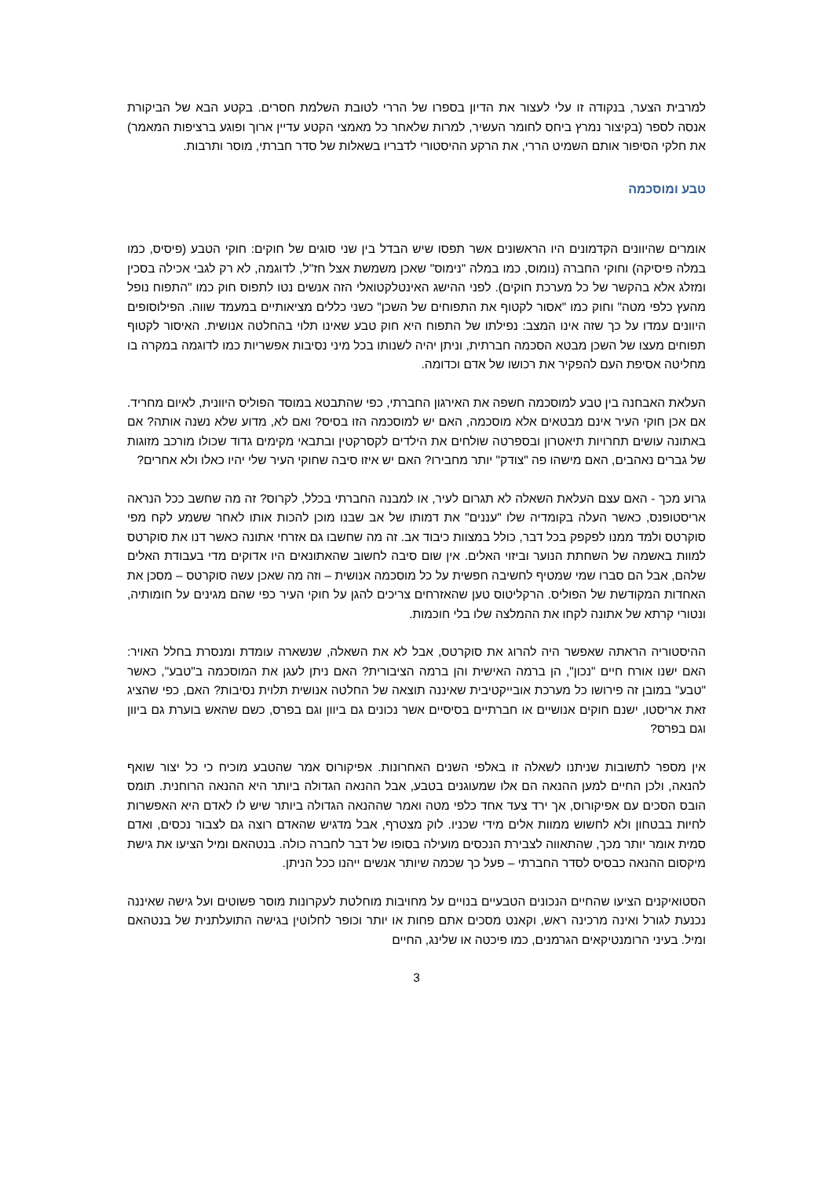למרבית הצער, בנקודה זו עלי לעצור את הדיון בספרו של הררי לטובת השלמת חסרים. בקטע הבא של הביקורת אנסה לספר (בקיצור נמרץ ביחס לחומר העשיר, למרות שלאחר כל מאמצי הקטע עדיין ארוך ופוגע ברציפות המאמר) את חלקי הסיפור אותם השמיט הררי, את הרקע ההיסטורי לדבריו בשאלות של סדר חברתי, מוסר ותרבות.
טבע ומוסכמה
אומרים שהיוונים הקדמונים היו הראשונים אשר תפסו שיש הבדל בין שני סוגים של חוקים: חוקי הטבע (פיסיס, כמו במלה פיסיקה) וחוקי החברה (נומוס, כמו במלה "נימוס" שאכן משמשת אצל חז"ל, לדוגמה, לא רק לגבי אכילה בסכין ומזלג אלא בהקשר של כל מערכת חוקים). לפני ההישג האינטלקטואלי הזה אנשים נטו לתפוס חוק כמו "התפוח נופל מהעץ כלפי מטה" וחוק כמו "אסור לקטוף את התפוחים של השכן" כשני כללים מציאותיים במעמד שווה. הפילוסופים היוונים עמדו על כך שזה אינו המצב: נפילתו של התפוח היא חוק טבע שאינו תלוי בהחלטה אנושית. האיסור לקטוף תפוחים מעצו של השכן מבטא הסכמה חברתית, וניתן יהיה לשנותו בכל מיני נסיבות אפשריות כמו לדוגמה במקרה בו מחליטה אסיפת העם להפקיר את רכושו של אדם וכדומה.
העלאת האבחנה בין טבע למוסכמה חשפה את האירגון החברתי, כפי שהתבטא במוסד הפוליס היוונית, לאיום מחריד. אם אכן חוקי העיר אינם מבטאים אלא מוסכמה, האם יש למוסכמה הזו בסיס? ואם לא, מדוע שלא נשנה אותה? אם באתונה עושים תחרויות תיאטרון ובספרטה שולחים את הילדים לקסרקטין ובתבאי מקימים גדוד שכולו מורכב מזוגות של גברים נאהבים, האם מישהו פה "צודק" יותר מחבירו? האם יש איזו סיבה שחוקי העיר שלי יהיו כאלו ולא אחרים?
גרוע מכך - האם עצם העלאת השאלה לא תגרום לעיר, או למבנה החברתי בכלל, לקרוס? זה מה שחשב ככל הנראה אריסטופנס, כאשר העלה בקומדיה שלו "עננים" את דמותו של אב שבנו מוכן להכות אותו לאחר ששמע לקח מפי סוקרטס ולמד ממנו לפקפק בכל דבר, כולל במצוות כיבוד אב. זה מה שחשבו גם אזרחי אתונה כאשר דנו את סוקרטס למוות באשמה של השחתת הנוער וביזוי האלים. אין שום סיבה לחשוב שהאתונאים היו אדוקים מדי בעבודת האלים שלהם, אבל הם סברו שמי שמטיף לחשיבה חפשית על כל מוסכמה אנושית – וזה מה שאכן עשה סוקרטס – מסכן את האחדות המקודשת של הפוליס. הרקליטוס טען שהאזרחים צריכים להגן על חוקי העיר כפי שהם מגינים על חומותיה, ונטורי קרתא של אתונה לקחו את ההמלצה שלו בלי חוכמות.
ההיסטוריה הראתה שאפשר היה להרוג את סוקרטס, אבל לא את השאלה, שנשארה עומדת ומנסרת בחלל האויר: האם ישנו אורח חיים "נכון", הן ברמה האישית והן ברמה הציבורית? האם ניתן לעגן את המוסכמה ב"טבע", כאשר "טבע" במובן זה פירושו כל מערכת אובייקטיבית שאיננה תוצאה של החלטה אנושית תלוית נסיבות? האם, כפי שהציג זאת אריסטו, ישנם חוקים אנושיים או חברתיים בסיסיים אשר נכונים גם ביוון וגם בפרס, כשם שהאש בוערת גם ביוון וגם בפרס?
אין מספר לתשובות שניתנו לשאלה זו באלפי השנים האחרונות. אפיקורוס אמר שהטבע מוכיח כי כל יצור שואף להנאה, ולכן החיים למען ההנאה הם אלו שמעוגנים בטבע, אבל ההנאה הגדולה ביותר היא ההנאה הרוחנית. תומס הובס הסכים עם אפיקורוס, אך ירד צעד אחד כלפי מטה ואמר שההנאה הגדולה ביותר שיש לו לאדם היא האפשרות לחיות בבטחון ולא לחשוש ממוות אלים מידי שכניו. לוק מצטרף, אבל מדגיש שהאדם רוצה גם לצבור נכסים, ואדם סמית אומר יותר מכך, שהתאווה לצבירת הנכסים מועילה בסופו של דבר לחברה כולה. בנטהאם ומיל הציעו את גישת מיקסום ההנאה כבסיס לסדר החברתי – פעל כך שכמה שיותר אנשים ייהנו ככל הניתן.
הסטואיקנים הציעו שהחיים הנכונים הטבעיים בנויים על מחויבות מוחלטת לעקרונות מוסר פשוטים ועל גישה שאיננה נכנעת לגורל ואינה מרכינה ראש, וקאנט מסכים אתם פחות או יותר וכופר לחלוטין בגישה התועלתנית של בנטהאם ומיל. בעיני הרומנטיקאים הגרמנים, כמו פיכטה או שלינג, החיים
3